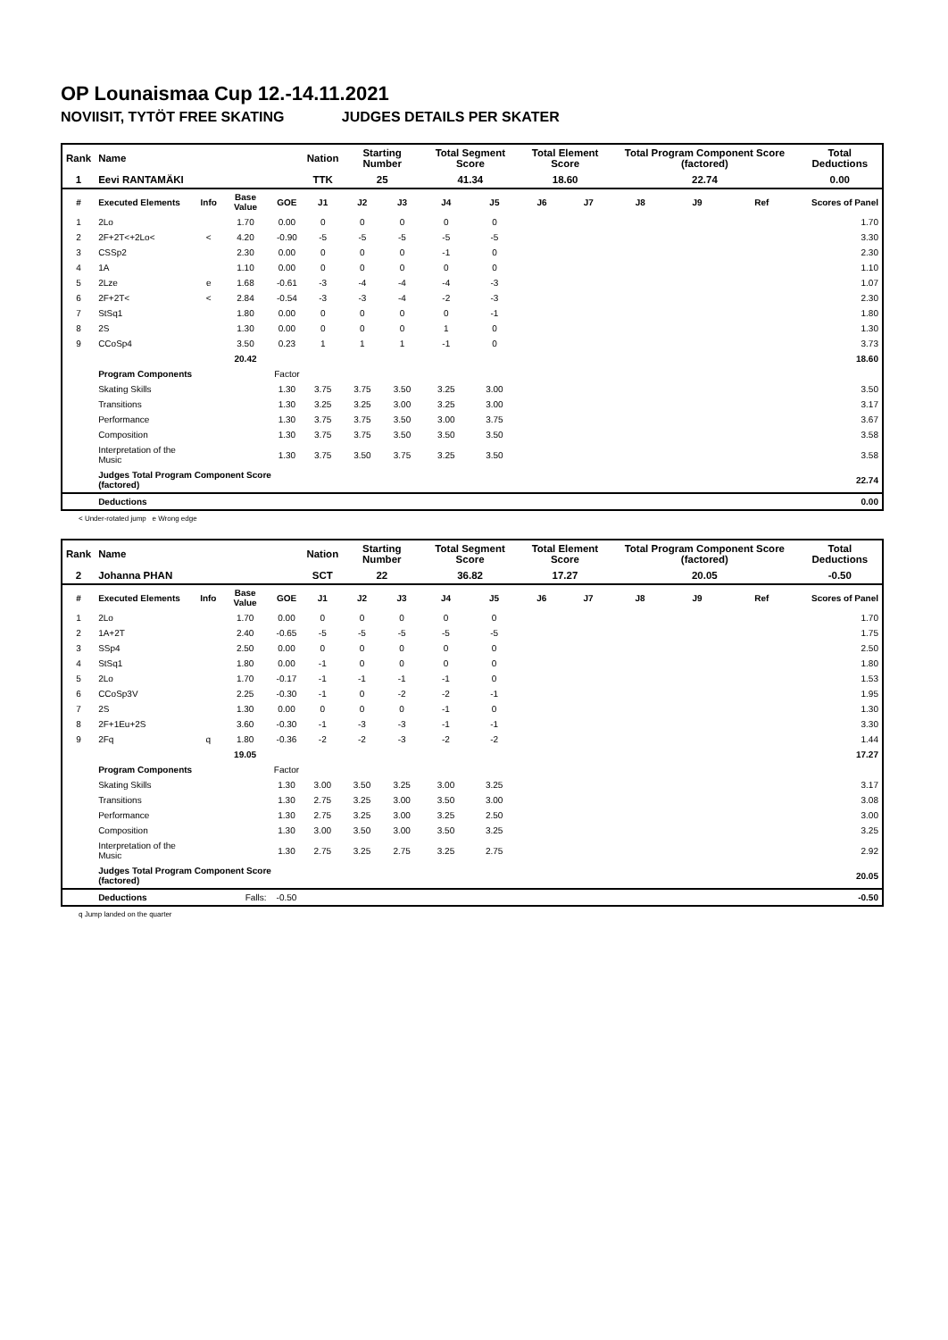OP Lounaismaa Cup 12.-14.11.2021
NOVIISIT, TYTÖT FREE SKATING JUDGES DETAILS PER SKATER
| Rank | Name | | | | Nation | Starting Number | | Total Segment Score | | Total Element Score | | Total Program Component Score (factored) | | | Total Deductions |
| 1 | Eevi RANTAMÄKI | | | | TTK | 25 | | 41.34 | | 18.60 | | 22.74 | | | 0.00 |
| # | Executed Elements | Info | Base Value | GOE | J1 | J2 | J3 | J4 | J5 | J6 | J7 | J8 | J9 | Ref | Scores of Panel |
| 1 | 2Lo | | 1.70 | 0.00 | 0 | 0 | 0 | 0 | 0 | | | | | | 1.70 |
| 2 | 2F+2T<+2Lo< | < | 4.20 | -0.90 | -5 | -5 | -5 | -5 | -5 | | | | | | 3.30 |
| 3 | CSSp2 | | 2.30 | 0.00 | 0 | 0 | 0 | -1 | 0 | | | | | | 2.30 |
| 4 | 1A | | 1.10 | 0.00 | 0 | 0 | 0 | 0 | 0 | | | | | | 1.10 |
| 5 | 2Lze | e | 1.68 | -0.61 | -3 | -4 | -4 | -4 | -3 | | | | | | 1.07 |
| 6 | 2F+2T< | < | 2.84 | -0.54 | -3 | -3 | -4 | -2 | -3 | | | | | | 2.30 |
| 7 | StSq1 | | 1.80 | 0.00 | 0 | 0 | 0 | 0 | -1 | | | | | | 1.80 |
| 8 | 2S | | 1.30 | 0.00 | 0 | 0 | 0 | 1 | 0 | | | | | | 1.30 |
| 9 | CCoSp4 | | 3.50 | 0.23 | 1 | 1 | 1 | -1 | 0 | | | | | | 3.73 |
| | | | 20.42 | | | | | | | | | | | | 18.60 |
| | Program Components | | | Factor | | | | | | | | | | | |
| | Skating Skills | | | 1.30 | 3.75 | 3.75 | 3.50 | 3.25 | 3.00 | | | | | | 3.50 |
| | Transitions | | | 1.30 | 3.25 | 3.25 | 3.00 | 3.25 | 3.00 | | | | | | 3.17 |
| | Performance | | | 1.30 | 3.75 | 3.75 | 3.50 | 3.00 | 3.75 | | | | | | 3.67 |
| | Composition | | | 1.30 | 3.75 | 3.75 | 3.50 | 3.50 | 3.50 | | | | | | 3.58 |
| | Interpretation of the Music | | | 1.30 | 3.75 | 3.50 | 3.75 | 3.25 | 3.50 | | | | | | 3.58 |
| | Judges Total Program Component Score (factored) | | | | | | | | | | | | | | 22.74 |
| | Deductions | | | | | | | | | | | | | | 0.00 |
< Under-rotated jump e Wrong edge
| Rank | Name | | | | Nation | Starting Number | | Total Segment Score | | Total Element Score | | Total Program Component Score (factored) | | | Total Deductions |
| 2 | Johanna PHAN | | | | SCT | 22 | | 36.82 | | 17.27 | | 20.05 | | | -0.50 |
| # | Executed Elements | Info | Base Value | GOE | J1 | J2 | J3 | J4 | J5 | J6 | J7 | J8 | J9 | Ref | Scores of Panel |
| 1 | 2Lo | | 1.70 | 0.00 | 0 | 0 | 0 | 0 | 0 | | | | | | 1.70 |
| 2 | 1A+2T | | 2.40 | -0.65 | -5 | -5 | -5 | -5 | -5 | | | | | | 1.75 |
| 3 | SSp4 | | 2.50 | 0.00 | 0 | 0 | 0 | 0 | 0 | | | | | | 2.50 |
| 4 | StSq1 | | 1.80 | 0.00 | -1 | 0 | 0 | 0 | 0 | | | | | | 1.80 |
| 5 | 2Lo | | 1.70 | -0.17 | -1 | -1 | -1 | -1 | 0 | | | | | | 1.53 |
| 6 | CCoSp3V | | 2.25 | -0.30 | -1 | 0 | -2 | -2 | -1 | | | | | | 1.95 |
| 7 | 2S | | 1.30 | 0.00 | 0 | 0 | 0 | -1 | 0 | | | | | | 1.30 |
| 8 | 2F+1Eu+2S | | 3.60 | -0.30 | -1 | -3 | -3 | -1 | -1 | | | | | | 3.30 |
| 9 | 2Fq | q | 1.80 | -0.36 | -2 | -2 | -3 | -2 | -2 | | | | | | 1.44 |
| | | | 19.05 | | | | | | | | | | | | 17.27 |
| | Program Components | | | Factor | | | | | | | | | | | |
| | Skating Skills | | | 1.30 | 3.00 | 3.50 | 3.25 | 3.00 | 3.25 | | | | | | 3.17 |
| | Transitions | | | 1.30 | 2.75 | 3.25 | 3.00 | 3.50 | 3.00 | | | | | | 3.08 |
| | Performance | | | 1.30 | 2.75 | 3.25 | 3.00 | 3.25 | 2.50 | | | | | | 3.00 |
| | Composition | | | 1.30 | 3.00 | 3.50 | 3.00 | 3.50 | 3.25 | | | | | | 3.25 |
| | Interpretation of the Music | | | 1.30 | 2.75 | 3.25 | 2.75 | 3.25 | 2.75 | | | | | | 2.92 |
| | Judges Total Program Component Score (factored) | | | | | | | | | | | | | | 20.05 |
| | Deductions | | Falls: | -0.50 | | | | | | | | | | | -0.50 |
q Jump landed on the quarter